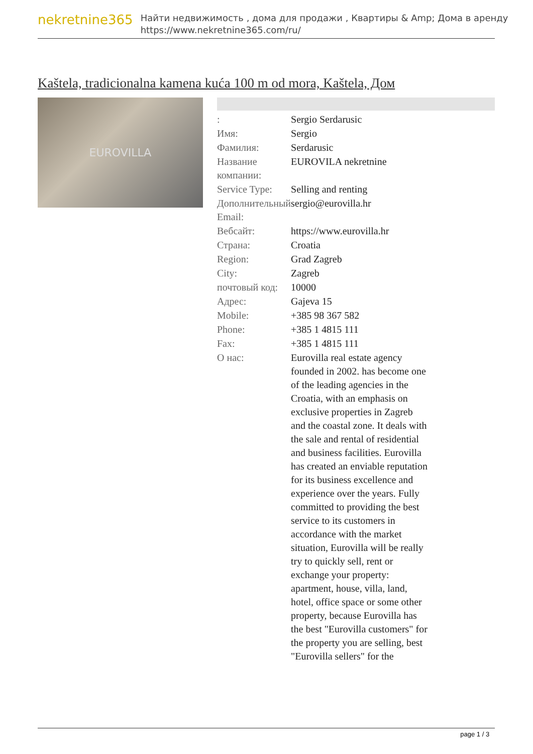nekretnine365
Найти недвижимость , дома для продажи , Квартиры & Amp; Дома в аренду
https://www.nekretnine365.com/ru/
Kaštela, tradicionalna kamena kuća 100 m od mora, Kaštela, Дом
EUROVILLA
| : | Sergio Serdarusic |
| Имя: | Sergio |
| Фамилия: | Serdarusic |
| Название компании: | EUROVILA nekretnine |
| Service Type: | Selling and renting |
| Дополнительный Email: | sergio@eurovilla.hr |
| Вебсайт: | https://www.eurovilla.hr |
| Страна: | Croatia |
| Region: | Grad Zagreb |
| City: | Zagreb |
| почтовый код: | 10000 |
| Адрес: | Gajeva 15 |
| Mobile: | +385 98 367 582 |
| Phone: | +385 1 4815 111 |
| Fax: | +385 1 4815 111 |
| О нас: | Eurovilla real estate agency founded in 2002. has become one of the leading agencies in the Croatia, with an emphasis on exclusive properties in Zagreb and the coastal zone. It deals with the sale and rental of residential and business facilities. Eurovilla has created an enviable reputation for its business excellence and experience over the years. Fully committed to providing the best service to its customers in accordance with the market situation, Eurovilla will be really try to quickly sell, rent or exchange your property: apartment, house, villa, land, hotel, office space or some other property, because Eurovilla has the best "Eurovilla customers" for the property you are selling, best "Eurovilla sellers" for the |
page 1 / 3